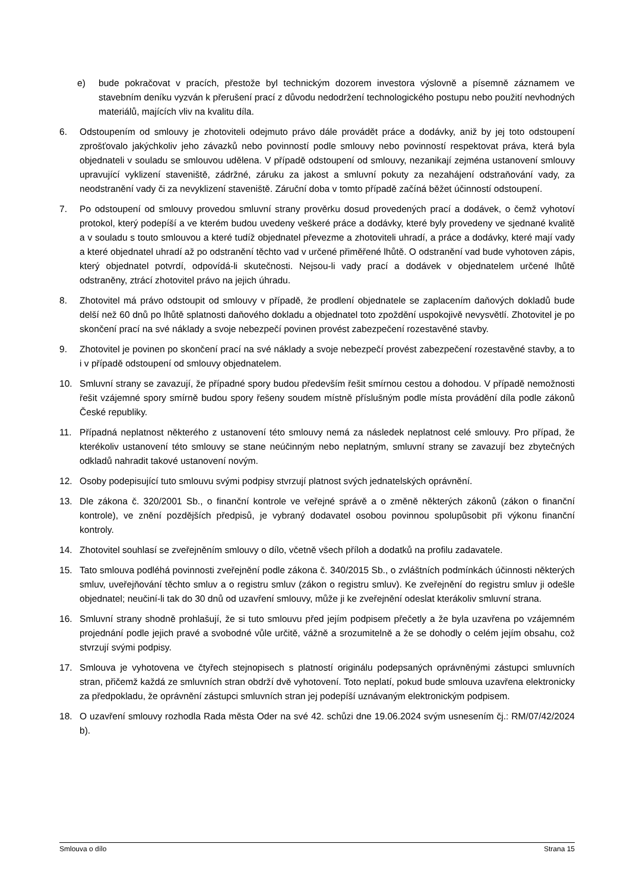e) bude pokračovat v pracích, přestože byl technickým dozorem investora výslovně a písemně záznamem ve stavebním deníku vyzván k přerušení prací z důvodu nedodržení technologického postupu nebo použití nevhodných materiálů, majících vliv na kvalitu díla.
6. Odstoupením od smlouvy je zhotoviteli odejmuto právo dále provádět práce a dodávky, aniž by jej toto odstoupení zprošťovalo jakýchkoliv jeho závazků nebo povinností podle smlouvy nebo povinností respektovat práva, která byla objednateli v souladu se smlouvou udělena. V případě odstoupení od smlouvy, nezanikají zejména ustanovení smlouvy upravující vyklizení staveniště, zádržné, záruku za jakost a smluvní pokuty za nezahájení odstraňování vady, za neodstranění vady či za nevyklizení staveniště. Záruční doba v tomto případě začíná běžet účinností odstoupení.
7. Po odstoupení od smlouvy provedou smluvní strany prověrku dosud provedených prací a dodávek, o čemž vyhotoví protokol, který podepíší a ve kterém budou uvedeny veškeré práce a dodávky, které byly provedeny ve sjednané kvalitě a v souladu s touto smlouvou a které tudíž objednatel převezme a zhotoviteli uhradí, a práce a dodávky, které mají vady a které objednatel uhradí až po odstranění těchto vad v určené přiměřené lhůtě. O odstranění vad bude vyhotoven zápis, který objednatel potvrdí, odpovídá-li skutečnosti. Nejsou-li vady prací a dodávek v objednatelem určené lhůtě odstraněny, ztrácí zhotovitel právo na jejich úhradu.
8. Zhotovitel má právo odstoupit od smlouvy v případě, že prodlení objednatele se zaplacením daňových dokladů bude delší než 60 dnů po lhůtě splatnosti daňového dokladu a objednatel toto zpoždění uspokojivě nevysvětlí. Zhotovitel je po skončení prací na své náklady a svoje nebezpečí povinen provést zabezpečení rozestavěné stavby.
9. Zhotovitel je povinen po skončení prací na své náklady a svoje nebezpečí provést zabezpečení rozestavěné stavby, a to i v případě odstoupení od smlouvy objednatelem.
10. Smluvní strany se zavazují, že případné spory budou především řešit smírnou cestou a dohodou. V případě nemožnosti řešit vzájemné spory smírně budou spory řešeny soudem místně příslušným podle místa provádění díla podle zákonů České republiky.
11. Případná neplatnost některého z ustanovení této smlouvy nemá za následek neplatnost celé smlouvy. Pro případ, že kterékoliv ustanovení této smlouvy se stane neúčinným nebo neplatným, smluvní strany se zavazují bez zbytečných odkladů nahradit takové ustanovení novým.
12. Osoby podepisující tuto smlouvu svými podpisy stvrzují platnost svých jednatelských oprávnění.
13. Dle zákona č. 320/2001 Sb., o finanční kontrole ve veřejné správě a o změně některých zákonů (zákon o finanční kontrole), ve znění pozdějších předpisů, je vybraný dodavatel osobou povinnou spolupůsobit při výkonu finanční kontroly.
14. Zhotovitel souhlasí se zveřejněním smlouvy o dílo, včetně všech příloh a dodatků na profilu zadavatele.
15. Tato smlouva podléhá povinnosti zveřejnění podle zákona č. 340/2015 Sb., o zvláštních podmínkách účinnosti některých smluv, uveřejňování těchto smluv a o registru smluv (zákon o registru smluv). Ke zveřejnění do registru smluv ji odešle objednatel; neučiní-li tak do 30 dnů od uzavření smlouvy, může ji ke zveřejnění odeslat kterákoliv smluvní strana.
16. Smluvní strany shodně prohlašují, že si tuto smlouvu před jejím podpisem přečetly a že byla uzavřena po vzájemném projednání podle jejich pravé a svobodné vůle určitě, vážně a srozumitelně a že se dohodly o celém jejím obsahu, což stvrzují svými podpisy.
17. Smlouva je vyhotovena ve čtyřech stejnopisech s platností originálu podepsaných oprávněnými zástupci smluvních stran, přičemž každá ze smluvních stran obdrží dvě vyhotovení. Toto neplatí, pokud bude smlouva uzavřena elektronicky za předpokladu, že oprávnění zástupci smluvních stran jej podepíší uznávaným elektronickým podpisem.
18. O uzavření smlouvy rozhodla Rada města Oder na své 42. schůzi dne 19.06.2024 svým usnesením čj.: RM/07/42/2024 b).
Smlouva o dílo Strana 15